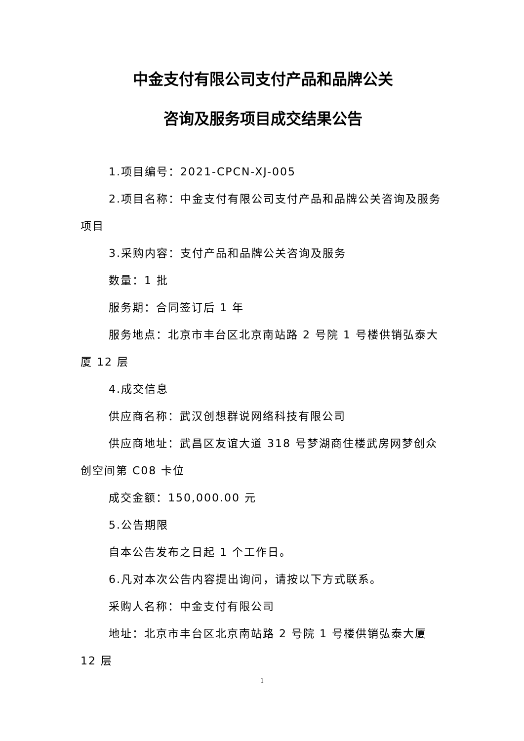中金支付有限公司支付产品和品牌公关
咨询及服务项目成交结果公告
1.项目编号：2021-CPCN-XJ-005
2.项目名称：中金支付有限公司支付产品和品牌公关咨询及服务项目
3.采购内容：支付产品和品牌公关咨询及服务
数量：1 批
服务期：合同签订后 1 年
服务地点：北京市丰台区北京南站路 2 号院 1 号楼供销弘泰大厦 12 层
4.成交信息
供应商名称：武汉创想群说网络科技有限公司
供应商地址：武昌区友谊大道 318 号梦湖商住楼武房网梦创众创空间第 C08 卡位
成交金额：150,000.00 元
5.公告期限
自本公告发布之日起 1 个工作日。
6.凡对本次公告内容提出询问，请按以下方式联系。
采购人名称：中金支付有限公司
地址：北京市丰台区北京南站路 2 号院 1 号楼供销弘泰大厦 12 层
1